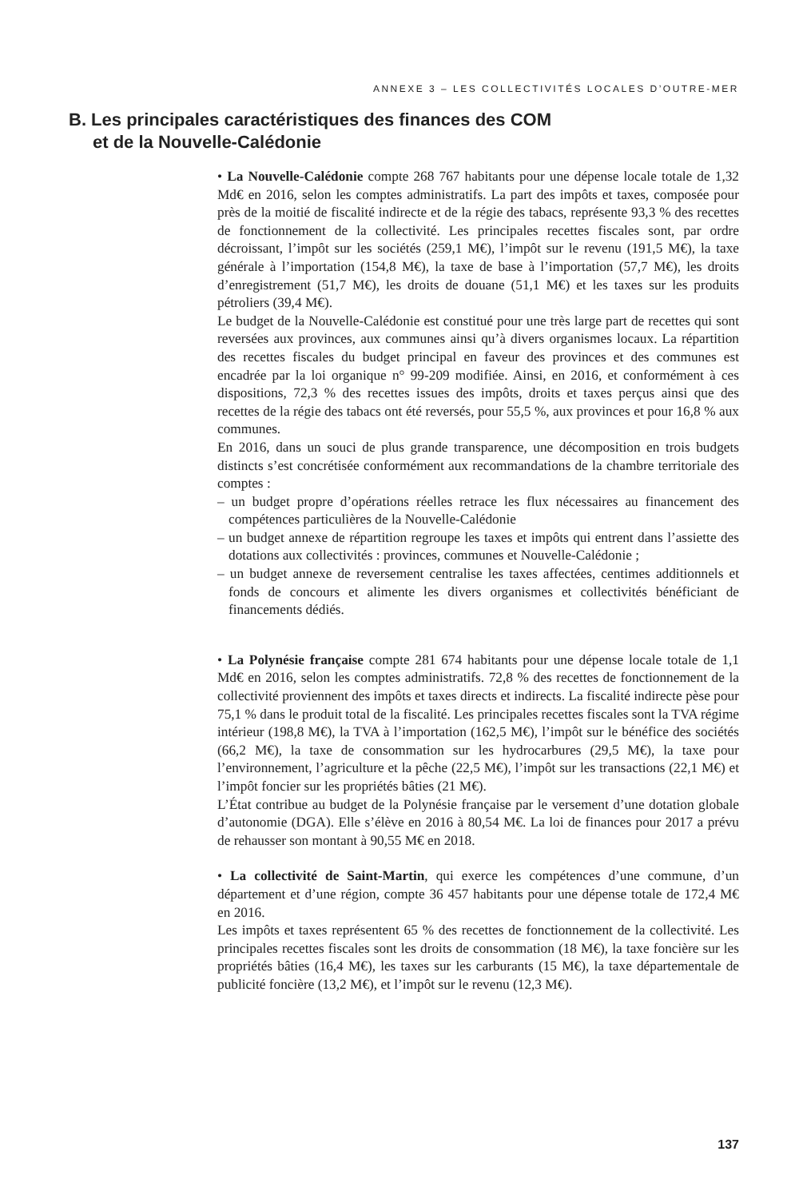ANNEXE 3 – LES COLLECTIVITÉS LOCALES D’OUTRE-MER
B. Les principales caractéristiques des finances des COM
et de la Nouvelle-Calédonie
• La Nouvelle-Calédonie compte 268 767 habitants pour une dépense locale totale de 1,32 Md€ en 2016, selon les comptes administratifs. La part des impôts et taxes, composée pour près de la moitié de fiscalité indirecte et de la régie des tabacs, représente 93,3 % des recettes de fonctionnement de la collectivité. Les principales recettes fiscales sont, par ordre décroissant, l’impôt sur les sociétés (259,1 M€), l’impôt sur le revenu (191,5 M€), la taxe générale à l’importation (154,8 M€), la taxe de base à l’importation (57,7 M€), les droits d’enregistrement (51,7 M€), les droits de douane (51,1 M€) et les taxes sur les produits pétroliers (39,4 M€).
Le budget de la Nouvelle-Calédonie est constitué pour une très large part de recettes qui sont reversées aux provinces, aux communes ainsi qu’à divers organismes locaux. La répartition des recettes fiscales du budget principal en faveur des provinces et des communes est encadrée par la loi organique n° 99-209 modifiée. Ainsi, en 2016, et conformément à ces dispositions, 72,3 % des recettes issues des impôts, droits et taxes perçus ainsi que des recettes de la régie des tabacs ont été reversés, pour 55,5 %, aux provinces et pour 16,8 % aux communes.
En 2016, dans un souci de plus grande transparence, une décomposition en trois budgets distincts s’est concrétisée conformément aux recommandations de la chambre territoriale des comptes :
– un budget propre d’opérations réelles retrace les flux nécessaires au financement des compétences particulières de la Nouvelle-Calédonie
– un budget annexe de répartition regroupe les taxes et impôts qui entrent dans l’assiette des dotations aux collectivités : provinces, communes et Nouvelle-Calédonie ;
– un budget annexe de reversement centralise les taxes affectées, centimes additionnels et fonds de concours et alimente les divers organismes et collectivités bénéficiant de financements dédiés.
• La Polynésie française compte 281 674 habitants pour une dépense locale totale de 1,1 Md€ en 2016, selon les comptes administratifs. 72,8 % des recettes de fonctionnement de la collectivité proviennent des impôts et taxes directs et indirects. La fiscalité indirecte pèse pour 75,1 % dans le produit total de la fiscalité. Les principales recettes fiscales sont la TVA régime intérieur (198,8 M€), la TVA à l’importation (162,5 M€), l’impôt sur le bénéfice des sociétés (66,2 M€), la taxe de consommation sur les hydrocarbures (29,5 M€), la taxe pour l’environnement, l’agriculture et la pêche (22,5 M€), l’impôt sur les transactions (22,1 M€) et l’impôt foncier sur les propriétés bâties (21 M€).
L’État contribue au budget de la Polynésie française par le versement d’une dotation globale d’autonomie (DGA). Elle s’élève en 2016 à 80,54 M€. La loi de finances pour 2017 a prévu de rehausser son montant à 90,55 M€ en 2018.
• La collectivité de Saint-Martin, qui exerce les compétences d’une commune, d’un département et d’une région, compte 36 457 habitants pour une dépense totale de 172,4 M€ en 2016.
Les impôts et taxes représentent 65 % des recettes de fonctionnement de la collectivité. Les principales recettes fiscales sont les droits de consommation (18 M€), la taxe foncière sur les propriétés bâties (16,4 M€), les taxes sur les carburants (15 M€), la taxe départementale de publicité foncière (13,2 M€), et l’impôt sur le revenu (12,3 M€).
137